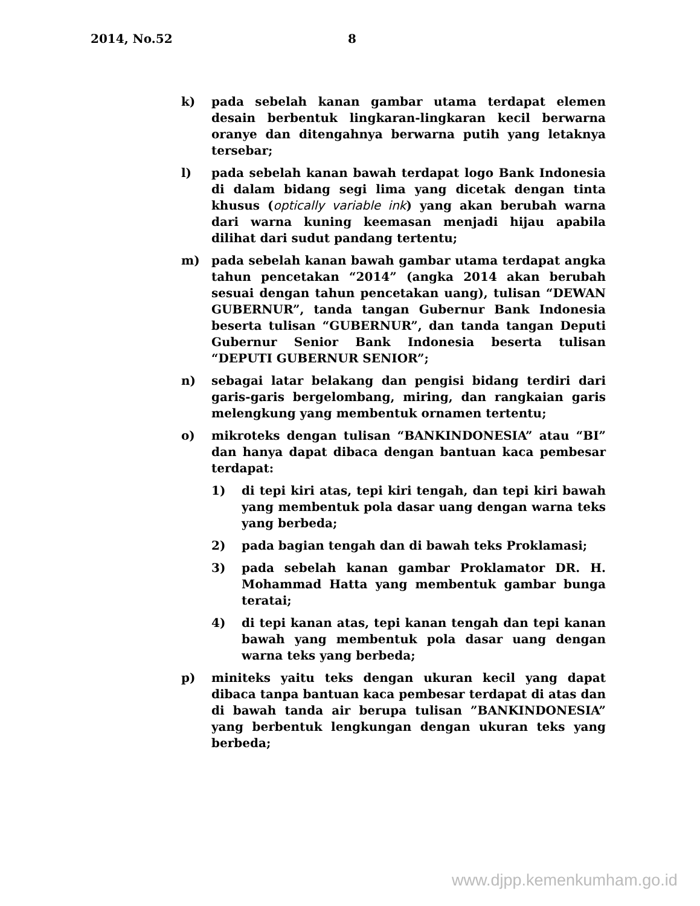2014, No.52 8
k) pada sebelah kanan gambar utama terdapat elemen desain berbentuk lingkaran-lingkaran kecil berwarna oranye dan ditengahnya berwarna putih yang letaknya tersebar;
l) pada sebelah kanan bawah terdapat logo Bank Indonesia di dalam bidang segi lima yang dicetak dengan tinta khusus (optically variable ink) yang akan berubah warna dari warna kuning keemasan menjadi hijau apabila dilihat dari sudut pandang tertentu;
m) pada sebelah kanan bawah gambar utama terdapat angka tahun pencetakan “2014” (angka 2014 akan berubah sesuai dengan tahun pencetakan uang), tulisan “DEWAN GUBERNUR”, tanda tangan Gubernur Bank Indonesia beserta tulisan “GUBERNUR”, dan tanda tangan Deputi Gubernur Senior Bank Indonesia beserta tulisan “DEPUTI GUBERNUR SENIOR”;
n) sebagai latar belakang dan pengisi bidang terdiri dari garis-garis bergelombang, miring, dan rangkaian garis melengkung yang membentuk ornamen tertentu;
o) mikroteks dengan tulisan “BANKINDONESIA” atau “BI” dan hanya dapat dibaca dengan bantuan kaca pembesar terdapat:
1) di tepi kiri atas, tepi kiri tengah, dan tepi kiri bawah yang membentuk pola dasar uang dengan warna teks yang berbeda;
2) pada bagian tengah dan di bawah teks Proklamasi;
3) pada sebelah kanan gambar Proklamator DR. H. Mohammad Hatta yang membentuk gambar bunga teratai;
4) di tepi kanan atas, tepi kanan tengah dan tepi kanan bawah yang membentuk pola dasar uang dengan warna teks yang berbeda;
p) miniteks yaitu teks dengan ukuran kecil yang dapat dibaca tanpa bantuan kaca pembesar terdapat di atas dan di bawah tanda air berupa tulisan ”BANKINDONESIA” yang berbentuk lengkungan dengan ukuran teks yang berbeda;
www.djpp.kemenkumham.go.id